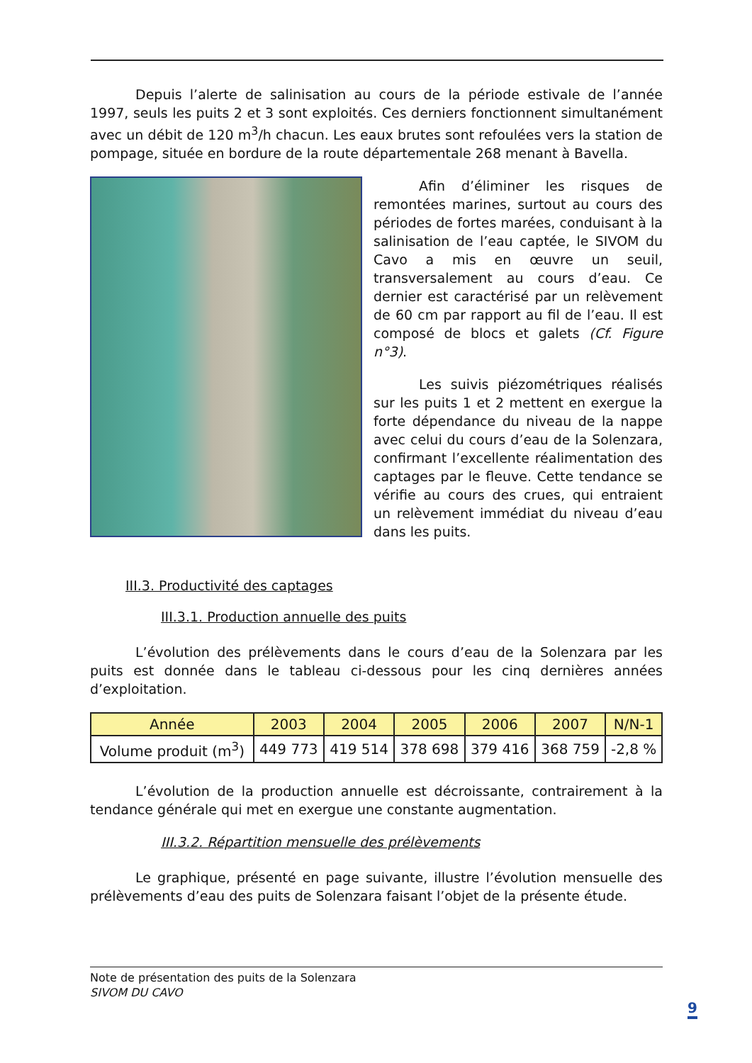Depuis l’alerte de salinisation au cours de la période estivale de l’année 1997, seuls les puits 2 et 3 sont exploités. Ces derniers fonctionnent simultanément avec un débit de 120 m<sup>3</sup>/h chacun. Les eaux brutes sont refoulées vers la station de pompage, située en bordure de la route départementale 268 menant à Bavella.
Afin d’éliminer les risques de remontées marines, surtout au cours des périodes de fortes marées, conduisant à la salinisation de l’eau captée, le SIVOM du Cavo a mis en œuvre un seuil, transversalement au cours d’eau. Ce dernier est caractérisé par un relèvement de 60 cm par rapport au fil de l’eau. Il est composé de blocs et galets (Cf. Figure n°3).
Les suivis piézométriques réalisés sur les puits 1 et 2 mettent en exergue la forte dépendance du niveau de la nappe avec celui du cours d’eau de la Solenzara, confirmant l’excellente réalimentation des captages par le fleuve. Cette tendance se vérifie au cours des crues, qui entraient un relèvement immédiat du niveau d’eau dans les puits.
III.3. Productivité des captages
III.3.1. Production annuelle des puits
L’évolution des prélèvements dans le cours d’eau de la Solenzara par les puits est donnée dans le tableau ci-dessous pour les cinq dernières années d’exploitation.
| Année | 2003 | 2004 | 2005 | 2006 | 2007 | N/N-1 |
| --- | --- | --- | --- | --- | --- | --- |
| Volume produit (m<sup>3</sup>) | 449 773 | 419 514 | 378 698 | 379 416 | 368 759 | -2,8 % |
L’évolution de la production annuelle est décroissante, contrairement à la tendance générale qui met en exergue une constante augmentation.
III.3.2. Répartition mensuelle des prélèvements
Le graphique, présenté en page suivante, illustre l’évolution mensuelle des prélèvements d’eau des puits de Solenzara faisant l’objet de la présente étude.
Note de présentation des puits de la Solenzara
SIVOM DU CAVO
9